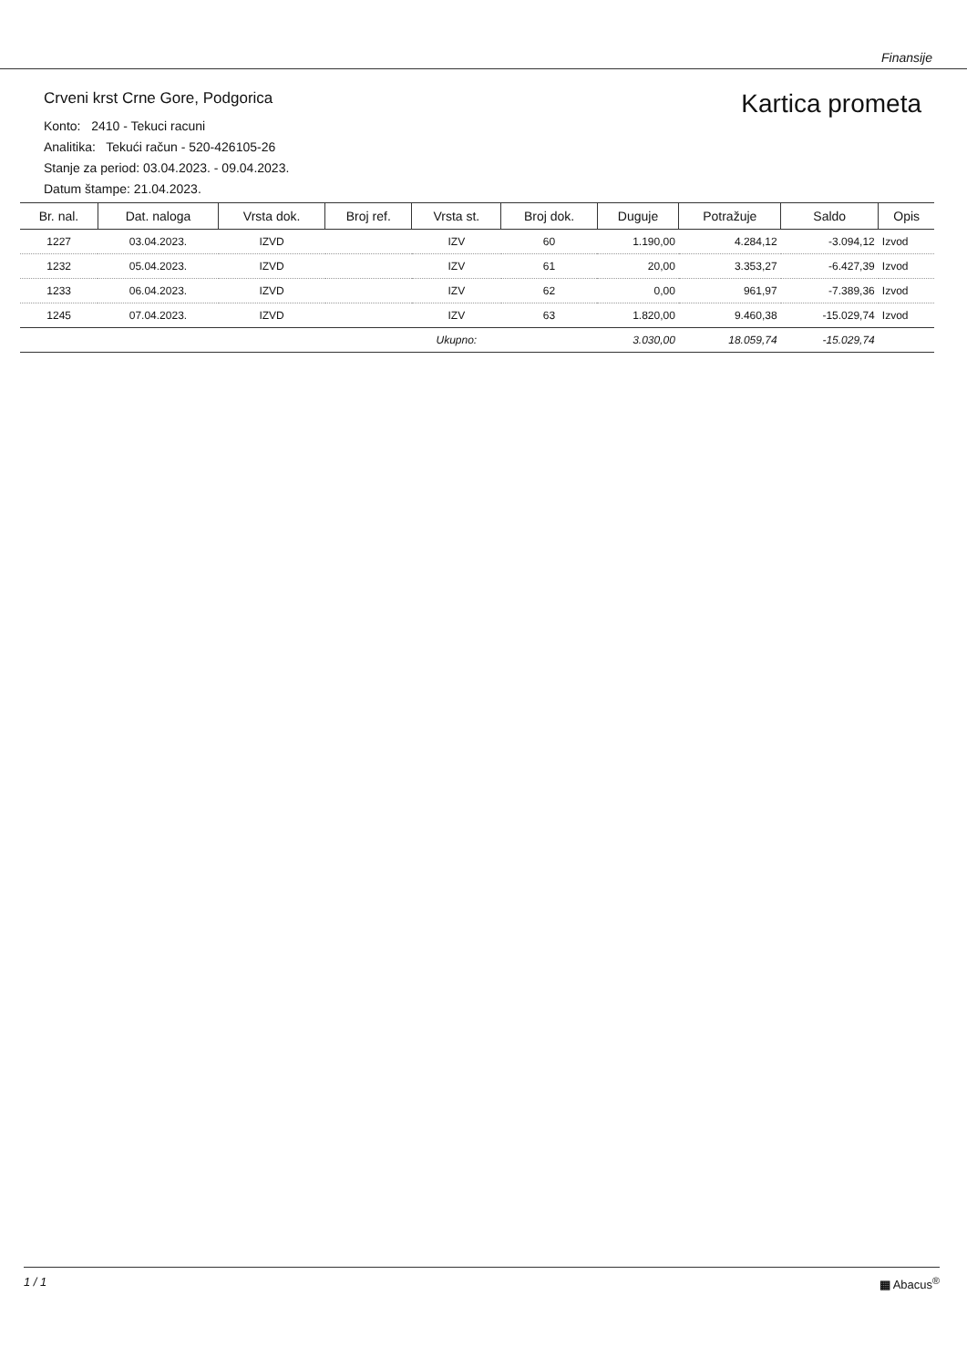Finansije
Crveni krst Crne Gore, Podgorica
Konto: 2410 - Tekuci racuni
Analitika: Tekući račun - 520-426105-26
Stanje za period: 03.04.2023. - 09.04.2023.
Datum štampe: 21.04.2023.
Kartica prometa
| Br. nal. | Dat. naloga | Vrsta dok. | Broj ref. | Vrsta st. | Broj dok. | Duguje | Potražuje | Saldo | Opis |
| --- | --- | --- | --- | --- | --- | --- | --- | --- | --- |
| 1227 | 03.04.2023. | IZVD | | IZV | 60 | 1.190,00 | 4.284,12 | -3.094,12 | Izvod |
| 1232 | 05.04.2023. | IZVD | | IZV | 61 | 20,00 | 3.353,27 | -6.427,39 | Izvod |
| 1233 | 06.04.2023. | IZVD | | IZV | 62 | 0,00 | 961,97 | -7.389,36 | Izvod |
| 1245 | 07.04.2023. | IZVD | | IZV | 63 | 1.820,00 | 9.460,38 | -15.029,74 | Izvod |
| | | | | Ukupno: | | 3.030,00 | 18.059,74 | -15.029,74 | |
1 / 1 ▦ Abacus<sup>®</sup>